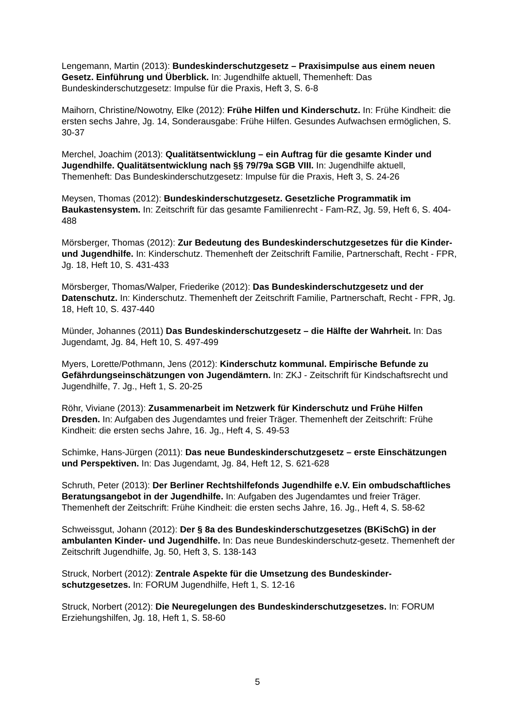Lengemann, Martin (2013): Bundeskinderschutzgesetz – Praxisimpulse aus einem neuen Gesetz. Einführung und Überblick. In: Jugendhilfe aktuell, Themenheft: Das Bundeskinderschutzgesetz: Impulse für die Praxis, Heft 3, S. 6-8
Maihorn, Christine/Nowotny, Elke (2012): Frühe Hilfen und Kinderschutz. In: Frühe Kindheit: die ersten sechs Jahre, Jg. 14, Sonderausgabe: Frühe Hilfen. Gesundes Aufwachsen ermöglichen, S. 30-37
Merchel, Joachim (2013): Qualitätsentwicklung – ein Auftrag für die gesamte Kinder und Jugendhilfe. Qualitätsentwicklung nach §§ 79/79a SGB VIII. In: Jugendhilfe aktuell, Themenheft: Das Bundeskinderschutzgesetz: Impulse für die Praxis, Heft 3, S. 24-26
Meysen, Thomas (2012): Bundeskinderschutzgesetz. Gesetzliche Programmatik im Baukastensystem. In: Zeitschrift für das gesamte Familienrecht - Fam-RZ, Jg. 59, Heft 6, S. 404-488
Mörsberger, Thomas (2012): Zur Bedeutung des Bundeskinderschutzgesetzes für die Kinder- und Jugendhilfe. In: Kinderschutz. Themenheft der Zeitschrift Familie, Partnerschaft, Recht - FPR, Jg. 18, Heft 10, S. 431-433
Mörsberger, Thomas/Walper, Friederike (2012): Das Bundeskinderschutzgesetz und der Datenschutz. In: Kinderschutz. Themenheft der Zeitschrift Familie, Partnerschaft, Recht - FPR, Jg. 18, Heft 10, S. 437-440
Münder, Johannes (2011) Das Bundeskinderschutzgesetz – die Hälfte der Wahrheit. In: Das Jugendamt, Jg. 84, Heft 10, S. 497-499
Myers, Lorette/Pothmann, Jens (2012): Kinderschutz kommunal. Empirische Befunde zu Gefährdungseinschätzungen von Jugendämtern. In: ZKJ - Zeitschrift für Kindschaftsrecht und Jugendhilfe, 7. Jg., Heft 1, S. 20-25
Röhr, Viviane (2013): Zusammenarbeit im Netzwerk für Kinderschutz und Frühe Hilfen Dresden. In: Aufgaben des Jugendamtes und freier Träger. Themenheft der Zeitschrift: Frühe Kindheit: die ersten sechs Jahre, 16. Jg., Heft 4, S. 49-53
Schimke, Hans-Jürgen (2011): Das neue Bundeskinderschutzgesetz – erste Einschätzungen und Perspektiven. In: Das Jugendamt, Jg. 84, Heft 12, S. 621-628
Schruth, Peter (2013): Der Berliner Rechtshilfefonds Jugendhilfe e.V. Ein ombudschaftliches Beratungsangebot in der Jugendhilfe. In: Aufgaben des Jugendamtes und freier Träger. Themenheft der Zeitschrift: Frühe Kindheit: die ersten sechs Jahre, 16. Jg., Heft 4, S. 58-62
Schweissgut, Johann (2012): Der § 8a des Bundeskinderschutzgesetzes (BKiSchG) in der ambulanten Kinder- und Jugendhilfe. In: Das neue Bundeskinderschutz-gesetz. Themenheft der Zeitschrift Jugendhilfe, Jg. 50, Heft 3, S. 138-143
Struck, Norbert (2012): Zentrale Aspekte für die Umsetzung des Bundeskinder-schutzgesetzes. In: FORUM Jugendhilfe, Heft 1, S. 12-16
Struck, Norbert (2012): Die Neuregelungen des Bundeskinderschutzgesetzes. In: FORUM Erziehungshilfen, Jg. 18, Heft 1, S. 58-60
5